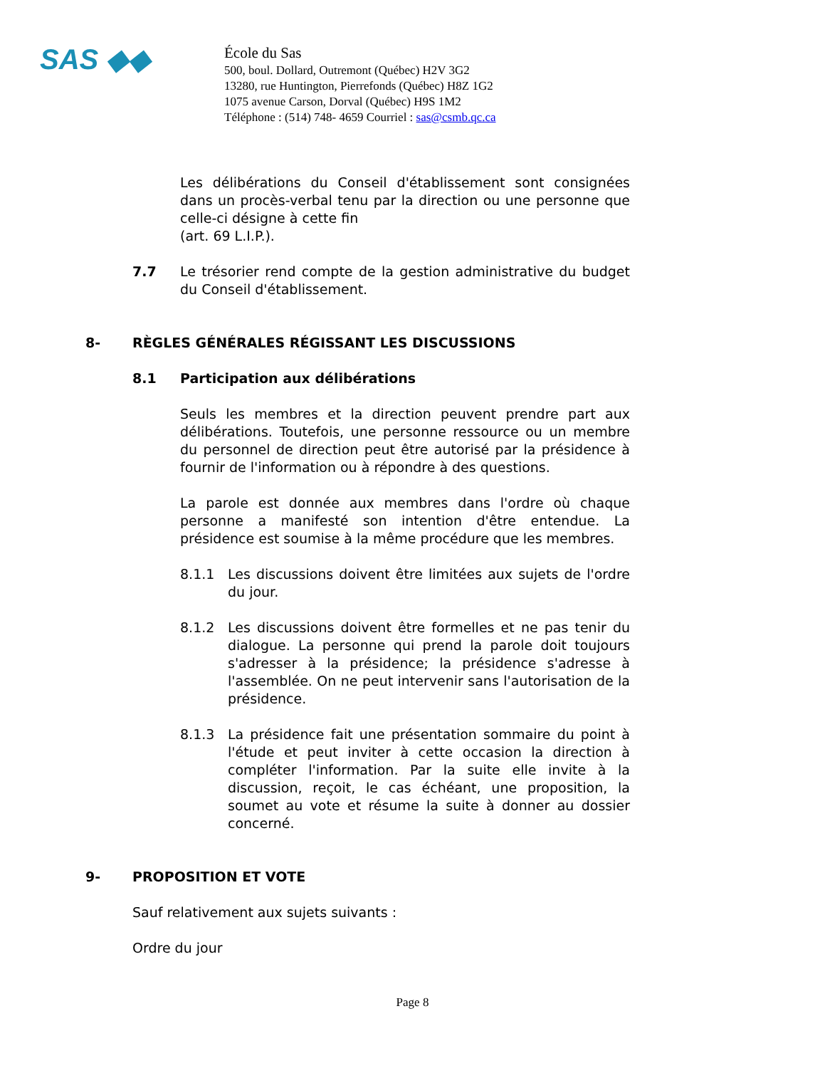SAS ◆◆
École du Sas
500, boul. Dollard, Outremont (Québec) H2V 3G2
13280, rue Huntington, Pierrefonds (Québec) H8Z 1G2
1075 avenue Carson, Dorval (Québec) H9S 1M2
Téléphone : (514) 748- 4659 Courriel : sas@csmb.qc.ca
Les délibérations du Conseil d'établissement sont consignées dans un procès-verbal tenu par la direction ou une personne que celle-ci désigne à cette fin
(art. 69 L.I.P.).
7.7 Le trésorier rend compte de la gestion administrative du budget du Conseil d'établissement.
8- RÈGLES GÉNÉRALES RÉGISSANT LES DISCUSSIONS
8.1 Participation aux délibérations
Seuls les membres et la direction peuvent prendre part aux délibérations. Toutefois, une personne ressource ou un membre du personnel de direction peut être autorisé par la présidence à fournir de l'information ou à répondre à des questions.
La parole est donnée aux membres dans l'ordre où chaque personne a manifesté son intention d'être entendue. La présidence est soumise à la même procédure que les membres.
8.1.1 Les discussions doivent être limitées aux sujets de l'ordre du jour.
8.1.2 Les discussions doivent être formelles et ne pas tenir du dialogue. La personne qui prend la parole doit toujours s'adresser à la présidence; la présidence s'adresse à l'assemblée. On ne peut intervenir sans l'autorisation de la présidence.
8.1.3 La présidence fait une présentation sommaire du point à l'étude et peut inviter à cette occasion la direction à compléter l'information. Par la suite elle invite à la discussion, reçoit, le cas échéant, une proposition, la soumet au vote et résume la suite à donner au dossier concerné.
9- PROPOSITION ET VOTE
Sauf relativement aux sujets suivants :
Ordre du jour
Page 8